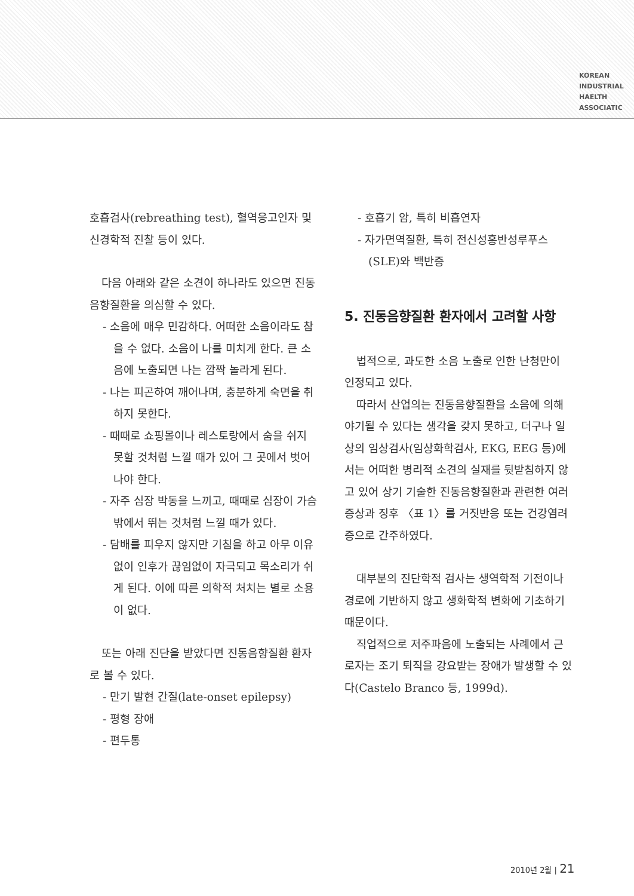KOREAN
INDUSTRIAL
HAELTH
ASSOCIATIC
호흡검사(rebreathing test), 혈역응고인자 및 신경학적 진찰 등이 있다.
다음 아래와 같은 소견이 하나라도 있으면 진동음향질환을 의심할 수 있다.
- 소음에 매우 민감하다. 어떠한 소음이라도 참을 수 없다. 소음이 나를 미치게 한다. 큰 소음에 노출되면 나는 깜짝 놀라게 된다.
- 나는 피곤하여 깨어나며, 충분하게 숙면을 취하지 못한다.
- 때때로 쇼핑몰이나 레스토랑에서 숨을 쉬지 못할 것처럼 느낄 때가 있어 그 곳에서 벗어나야 한다.
- 자주 심장 박동을 느끼고, 때때로 심장이 가슴 밖에서 뛰는 것처럼 느낄 때가 있다.
- 담배를 피우지 않지만 기침을 하고 아무 이유없이 인후가 끊임없이 자극되고 목소리가 쉬게 된다. 이에 따른 의학적 처치는 별로 소용이 없다.
또는 아래 진단을 받았다면 진동음향질환 환자로 볼 수 있다.
- 만기 발현 간질(late-onset epilepsy)
- 평형 장애
- 편두통
- 호흡기 암, 특히 비흡연자
- 자가면역질환, 특히 전신성홍반성루푸스(SLE)와 백반증
5. 진동음향질환 환자에서 고려할 사항
법적으로, 과도한 소음 노출로 인한 난청만이 인정되고 있다.
따라서 산업의는 진동음향질환을 소음에 의해 야기될 수 있다는 생각을 갖지 못하고, 더구나 일상의 임상검사(임상화학검사, EKG, EEG 등)에서는 어떠한 병리적 소견의 실재를 뒷받침하지 않고 있어 상기 기술한 진동음향질환과 관련한 여러 증상과 징후 〈표 1〉를 거짓반응 또는 건강염려증으로 간주하였다.
대부분의 진단학적 검사는 생역학적 기전이나 경로에 기반하지 않고 생화학적 변화에 기초하기 때문이다.
직업적으로 저주파음에 노출되는 사례에서 근로자는 조기 퇴직을 강요받는 장애가 발생할 수 있다(Castelo Branco 등, 1999d).
2010년 2월 | 21